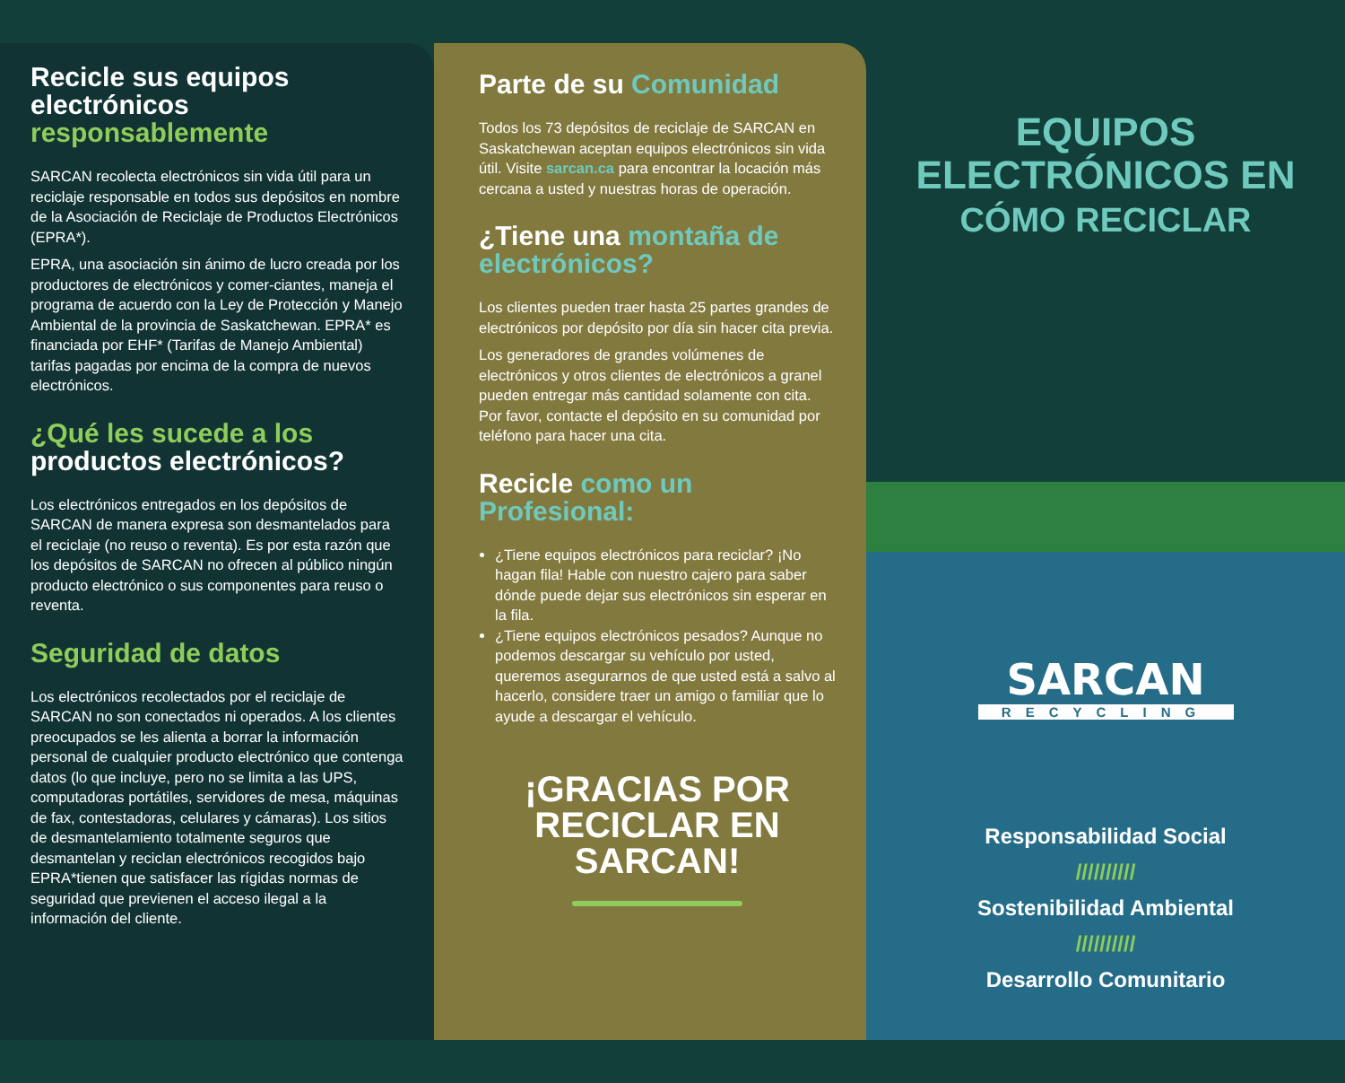Recicle sus equipos electrónicos responsablemente
SARCAN recolecta electrónicos sin vida útil para un reciclaje responsable en todos sus depósitos en nombre de la Asociación de Reciclaje de Productos Electrónicos (EPRA*).
EPRA, una asociación sin ánimo de lucro creada por los productores de electrónicos y comer-ciantes, maneja el programa de acuerdo con la Ley de Protección y Manejo Ambiental de la provincia de Saskatchewan. EPRA* es financiada por EHF* (Tarifas de Manejo Ambiental) tarifas pagadas por encima de la compra de nuevos electrónicos.
¿Qué les sucede a los productos electrónicos?
Los electrónicos entregados en los depósitos de SARCAN de manera expresa son desmantelados para el reciclaje (no reuso o reventa). Es por esta razón que los depósitos de SARCAN no ofrecen al público ningún producto electrónico o sus componentes para reuso o reventa.
Seguridad de datos
Los electrónicos recolectados por el reciclaje de SARCAN no son conectados ni operados. A los clientes preocupados se les alienta a borrar la información personal de cualquier producto electrónico que contenga datos (lo que incluye, pero no se limita a las UPS, computadoras portátiles, servidores de mesa, máquinas de fax, contestadoras, celulares y cámaras). Los sitios de desmantelamiento totalmente seguros que desmantelan y reciclan electrónicos recogidos bajo EPRA*tienen que satisfacer las rígidas normas de seguridad que previenen el acceso ilegal a la información del cliente.
Parte de su Comunidad
Todos los 73 depósitos de reciclaje de SARCAN en Saskatchewan aceptan equipos electrónicos sin vida útil. Visite sarcan.ca para encontrar la locación más cercana a usted y nuestras horas de operación.
¿Tiene una montaña de electrónicos?
Los clientes pueden traer hasta 25 partes grandes de electrónicos por depósito por día sin hacer cita previa.
Los generadores de grandes volúmenes de electrónicos y otros clientes de electrónicos a granel pueden entregar más cantidad solamente con cita. Por favor, contacte el depósito en su comunidad por teléfono para hacer una cita.
Recicle como un Profesional:
¿Tiene equipos electrónicos para reciclar? ¡No hagan fila! Hable con nuestro cajero para saber dónde puede dejar sus electrónicos sin esperar en la fila.
¿Tiene equipos electrónicos pesados? Aunque no podemos descargar su vehículo por usted, queremos asegurarnos de que usted está a salvo al hacerlo, considere traer un amigo o familiar que lo ayude a descargar el vehículo.
¡GRACIAS POR RECICLAR EN SARCAN!
EQUIPOS
ELECTRÓNICOS EN
CÓMO RECICLAR
SARCAN
RECYCLING
Responsabilidad Social
//////////
Sostenibilidad Ambiental
//////////
Desarrollo Comunitario